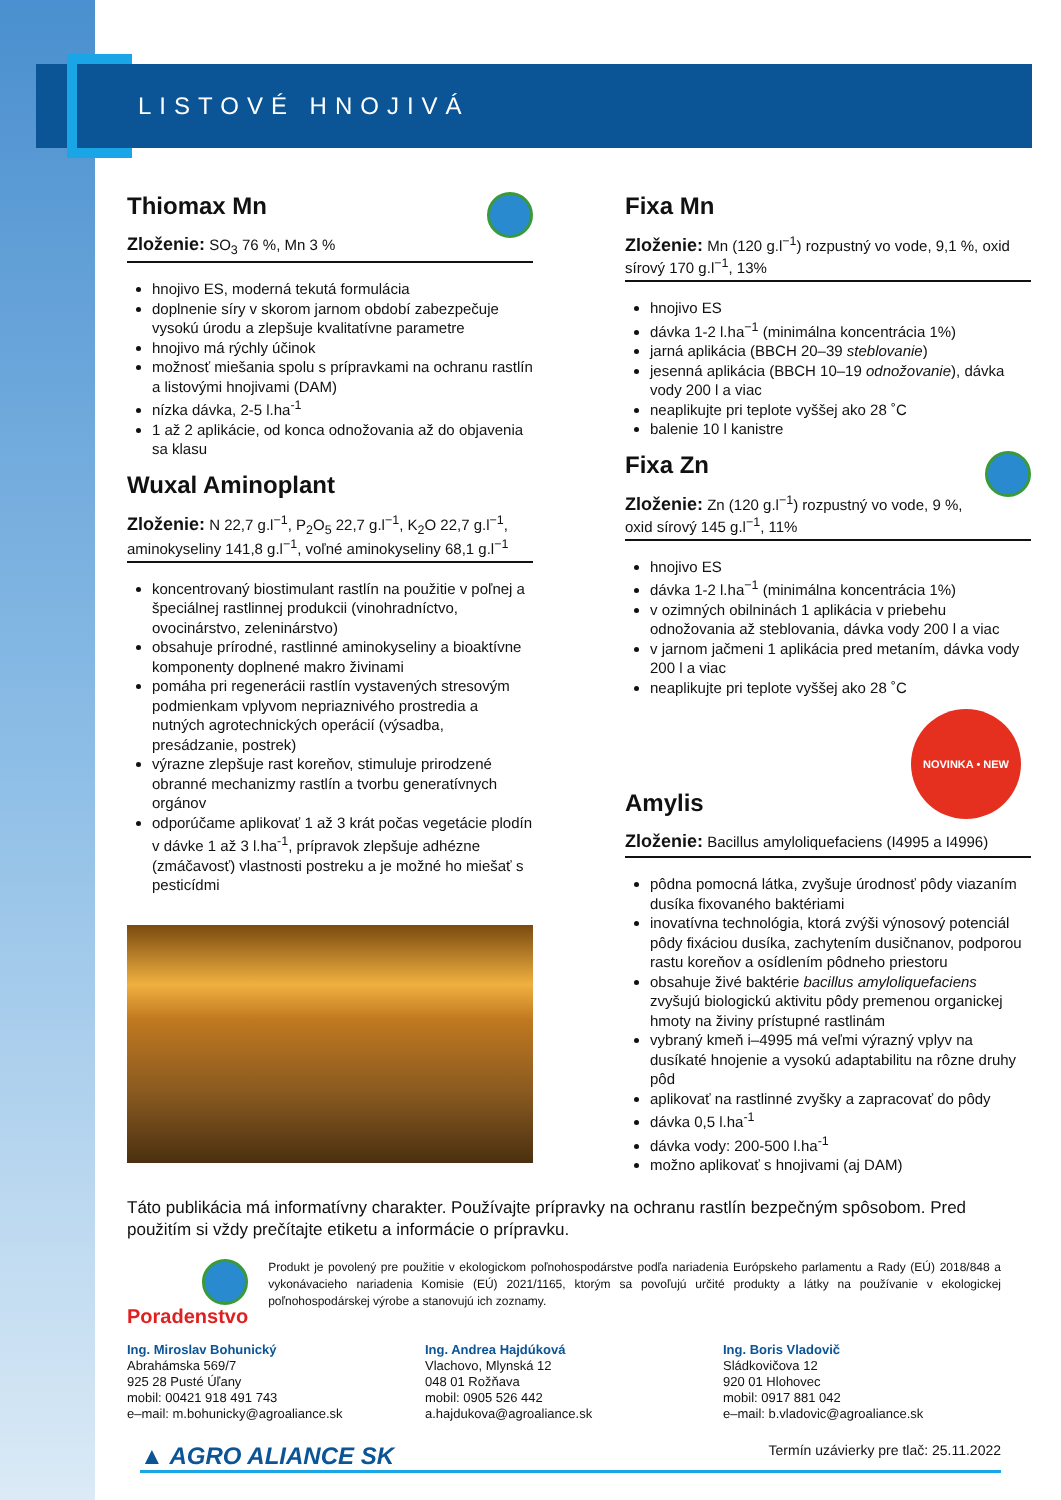LISTOVÉ HNOJIVÁ
Thiomax Mn
Zloženie: SO<sub>3</sub> 76 %, Mn 3 %
hnojivo ES, moderná tekutá formulácia
doplnenie síry v skorom jarnom období zabezpečuje vysokú úrodu a zlepšuje kvalitatívne parametre
hnojivo má rýchly účinok
možnosť miešania spolu s prípravkami na ochranu rastlín a listovými hnojivami (DAM)
nízka dávka, 2-5 l.ha<sup>-1</sup>
1 až 2 aplikácie, od konca odnožovania až do objavenia sa klasu
Wuxal Aminoplant
Zloženie: N 22,7 g.l<sup>−1</sup>, P<sub>2</sub>O<sub>5</sub> 22,7 g.l<sup>−1</sup>, K<sub>2</sub>O 22,7 g.l<sup>−1</sup>, aminokyseliny 141,8 g.l<sup>−1</sup>, voľné aminokyseliny 68,1 g.l<sup>−1</sup>
koncentrovaný biostimulant rastlín na použitie v poľnej a špeciálnej rastlinnej produkcii (vinohradníctvo, ovocinárstvo, zeleninárstvo)
obsahuje prírodné, rastlinné aminokyseliny a bioaktívne komponenty doplnené makro živinami
pomáha pri regenerácii rastlín vystavených stresovým podmienkam vplyvom nepriaznivého prostredia a nutných agrotechnických operácií (výsadba, presádzanie, postrek)
výrazne zlepšuje rast koreňov, stimuluje prirodzené obranné mechanizmy rastlín a tvorbu generatívnych orgánov
odporúčame aplikovať 1 až 3 krát počas vegetácie plodín v dávke 1 až 3 l.ha<sup>-1</sup>, prípravok zlepšuje adhézne (zmáčavosť) vlastnosti postreku a je možné ho miešať s pesticídmi
Fixa Mn
Zloženie: Mn (120 g.l<sup>−1</sup>) rozpustný vo vode, 9,1 %, oxid sírový 170 g.l<sup>−1</sup>, 13%
hnojivo ES
dávka 1-2 l.ha<sup>−1</sup> (minimálna koncentrácia 1%)
jarná aplikácia (BBCH 20–39 steblovanie)
jesenná aplikácia (BBCH 10–19 odnožovanie), dávka vody 200 l a viac
neaplikujte pri teplote vyššej ako 28 ˚C
balenie 10 l kanistre
Fixa Zn
Zloženie: Zn (120 g.l<sup>−1</sup>) rozpustný vo vode, 9 %, oxid sírový 145 g.l<sup>−1</sup>, 11%
hnojivo ES
dávka 1-2 l.ha<sup>−1</sup> (minimálna koncentrácia 1%)
v ozimných obilninách 1 aplikácia v priebehu odnožovania až steblovania, dávka vody 200 l a viac
v jarnom jačmeni 1 aplikácia pred metaním, dávka vody 200 l a viac
neaplikujte pri teplote vyššej ako 28 ˚C
NOVINKA • NEW
Amylis
Zloženie: Bacillus amyloliquefaciens (I4995 a I4996)
pôdna pomocná látka, zvyšuje úrodnosť pôdy viazaním dusíka fixovaného baktériami
inovatívna technológia, ktorá zvýši výnosový potenciál pôdy fixáciou dusíka, zachytením dusičnanov, podporou rastu koreňov a osídlením pôdneho priestoru
obsahuje živé baktérie bacillus amyloliquefaciens zvyšujú biologickú aktivitu pôdy premenou organickej hmoty na živiny prístupné rastlinám
vybraný kmeň i–4995 má veľmi výrazný vplyv na dusíkaté hnojenie a vysokú adaptabilitu na rôzne druhy pôd
aplikovať na rastlinné zvyšky a zapracovať do pôdy
dávka 0,5 l.ha<sup>-1</sup>
dávka vody: 200-500 l.ha<sup>-1</sup>
možno aplikovať s hnojivami (aj DAM)
Táto publikácia má informatívny charakter. Používajte prípravky na ochranu rastlín bezpečným spôsobom. Pred použitím si vždy prečítajte etiketu a informácie o prípravku.
Poradenstvo
Produkt je povolený pre použitie v ekologickom poľnohospodárstve podľa nariadenia Európskeho parlamentu a Rady (EÚ) 2018/848 a vykonávacieho nariadenia Komisie (EÚ) 2021/1165, ktorým sa povoľujú určité produkty a látky na používanie v ekologickej poľnohospodárskej výrobe a stanovujú ich zoznamy.
Ing. Miroslav Bohunický
Abrahámska 569/7
925 28 Pusté Úľany
mobil: 00421 918 491 743
e–mail: m.bohunicky@agroaliance.sk
Ing. Andrea Hajdúková
Vlachovo, Mlynská 12
048 01 Rožňava
mobil: 0905 526 442
a.hajdukova@agroaliance.sk
Ing. Boris Vladovič
Sládkovičova 12
920 01 Hlohovec
mobil: 0917 881 042
e–mail: b.vladovic@agroaliance.sk
▲ AGRO ALIANCE SK
Termín uzávierky pre tlač: 25.11.2022